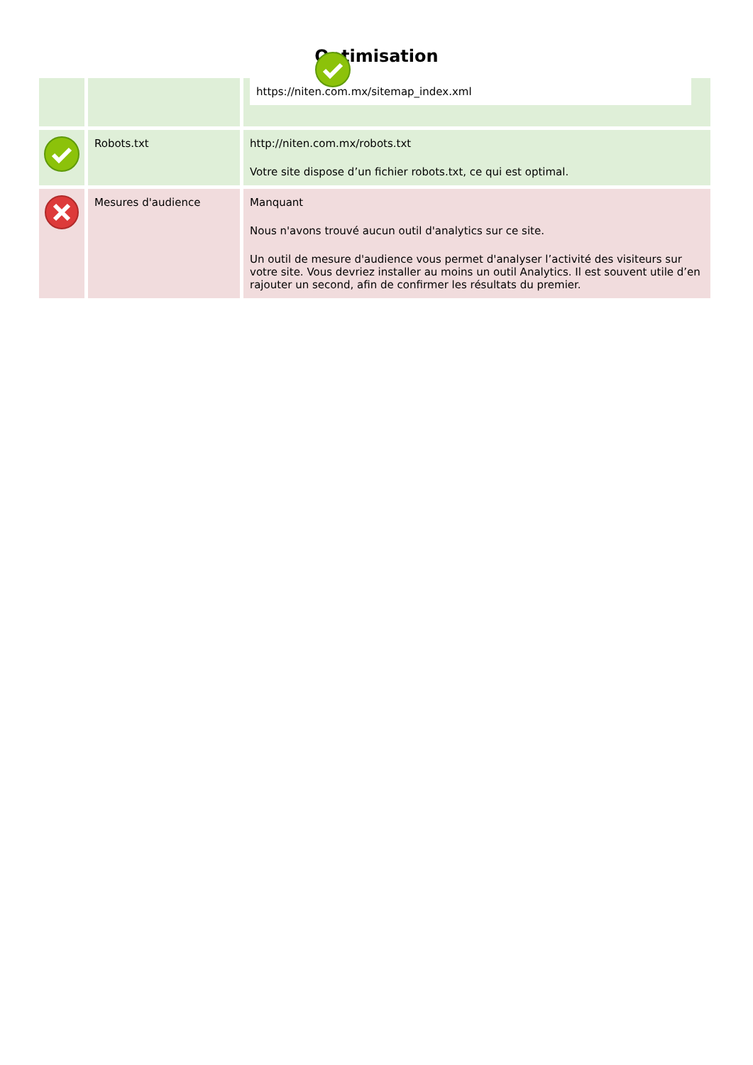Optimisation
| | | https://niten.com.mx/sitemap_index.xml |
| | Robots.txt | http://niten.com.mx/robots.txt Votre site dispose d’un fichier robots.txt, ce qui est optimal. |
| | Mesures d'audience | Manquant Nous n'avons trouvé aucun outil d'analytics sur ce site. Un outil de mesure d'audience vous permet d'analyser l’activité des visiteurs sur votre site. Vous devriez installer au moins un outil Analytics. Il est souvent utile d’en rajouter un second, afin de confirmer les résultats du premier. |